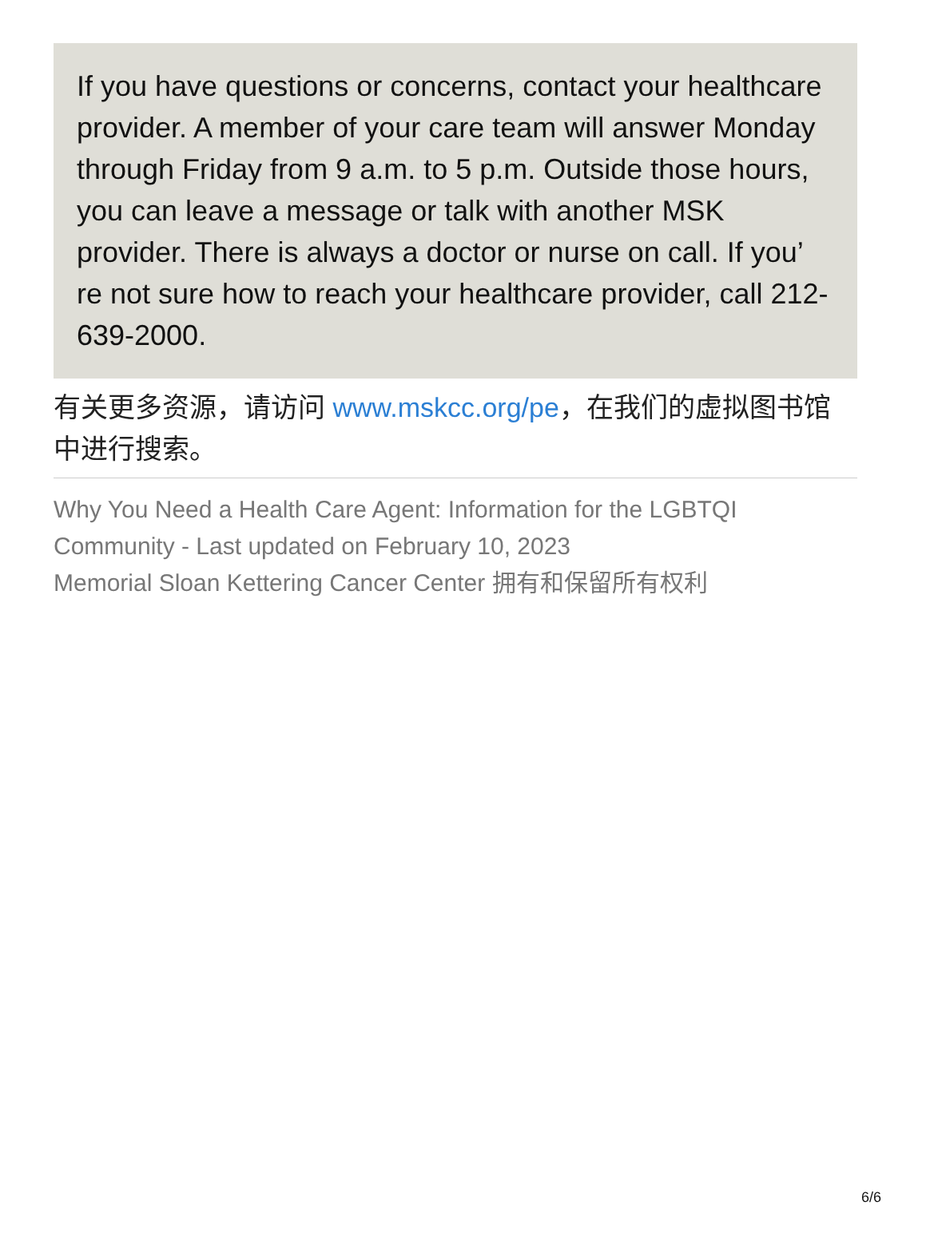If you have questions or concerns, contact your healthcare provider. A member of your care team will answer Monday through Friday from 9 a.m. to 5 p.m. Outside those hours, you can leave a message or talk with another MSK provider. There is always a doctor or nurse on call. If you’ re not sure how to reach your healthcare provider, call 212-639-2000.
有关更多资源，请访问 www.mskcc.org/pe，在我们的虚拟图书馆中进行搜索。
Why You Need a Health Care Agent: Information for the LGBTQI Community - Last updated on February 10, 2023
Memorial Sloan Kettering Cancer Center 拥有和保留所有权利
6/6